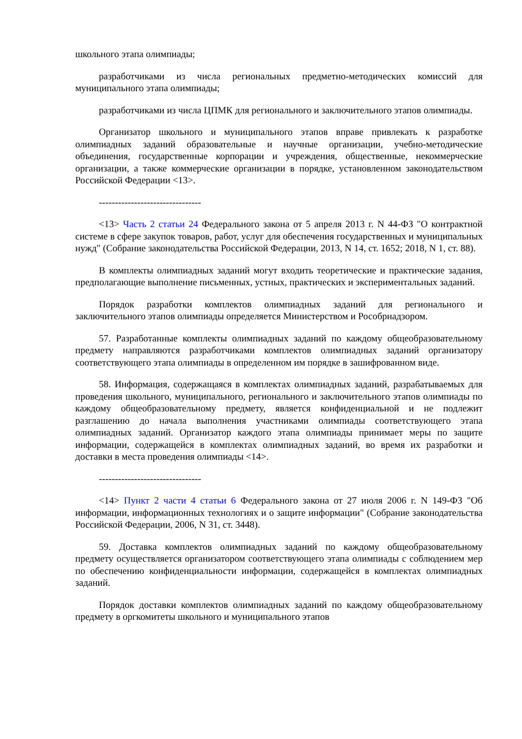школьного этапа олимпиады;
разработчиками из числа региональных предметно-методических комиссий для муниципального этапа олимпиады;
разработчиками из числа ЦПМК для регионального и заключительного этапов олимпиады.
Организатор школьного и муниципального этапов вправе привлекать к разработке олимпиадных заданий образовательные и научные организации, учебно-методические объединения, государственные корпорации и учреждения, общественные, некоммерческие организации, а также коммерческие организации в порядке, установленном законодательством Российской Федерации <13>.
--------------------------------
<13> Часть 2 статьи 24 Федерального закона от 5 апреля 2013 г. N 44-ФЗ "О контрактной системе в сфере закупок товаров, работ, услуг для обеспечения государственных и муниципальных нужд" (Собрание законодательства Российской Федерации, 2013, N 14, ст. 1652; 2018, N 1, ст. 88).
В комплекты олимпиадных заданий могут входить теоретические и практические задания, предполагающие выполнение письменных, устных, практических и экспериментальных заданий.
Порядок разработки комплектов олимпиадных заданий для регионального и заключительного этапов олимпиады определяется Министерством и Рособрнадзором.
57. Разработанные комплекты олимпиадных заданий по каждому общеобразовательному предмету направляются разработчиками комплектов олимпиадных заданий организатору соответствующего этапа олимпиады в определенном им порядке в зашифрованном виде.
58. Информация, содержащаяся в комплектах олимпиадных заданий, разрабатываемых для проведения школьного, муниципального, регионального и заключительного этапов олимпиады по каждому общеобразовательному предмету, является конфиденциальной и не подлежит разглашению до начала выполнения участниками олимпиады соответствующего этапа олимпиадных заданий. Организатор каждого этапа олимпиады принимает меры по защите информации, содержащейся в комплектах олимпиадных заданий, во время их разработки и доставки в места проведения олимпиады <14>.
--------------------------------
<14> Пункт 2 части 4 статьи 6 Федерального закона от 27 июля 2006 г. N 149-ФЗ "Об информации, информационных технологиях и о защите информации" (Собрание законодательства Российской Федерации, 2006, N 31, ст. 3448).
59. Доставка комплектов олимпиадных заданий по каждому общеобразовательному предмету осуществляется организатором соответствующего этапа олимпиады с соблюдением мер по обеспечению конфиденциальности информации, содержащейся в комплектах олимпиадных заданий.
Порядок доставки комплектов олимпиадных заданий по каждому общеобразовательному предмету в оргкомитеты школьного и муниципального этапов